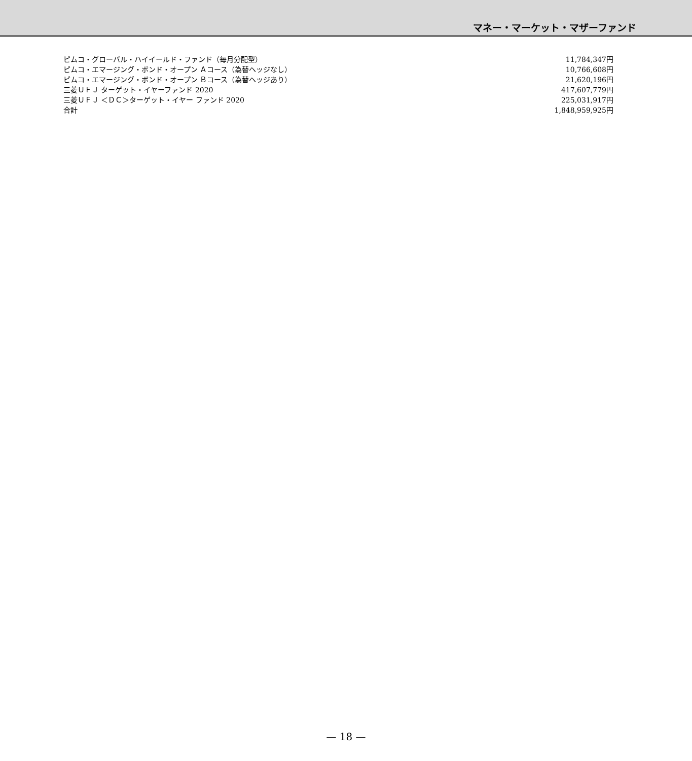マネー・マーケット・マザーファンド
| ピムコ・グローバル・ハイイールド・ファンド（毎月分配型） | 11,784,347円 |
| ピムコ・エマージング・ボンド・オープン Ａコース（為替ヘッジなし） | 10,766,608円 |
| ピムコ・エマージング・ボンド・オープン Ｂコース（為替ヘッジあり） | 21,620,196円 |
| 三菱ＵＦＪ ターゲット・イヤーファンド 2020 | 417,607,779円 |
| 三菱ＵＦＪ ＜ＤＣ＞ターゲット・イヤー ファンド 2020 | 225,031,917円 |
| 合計 | 1,848,959,925円 |
— 18 —